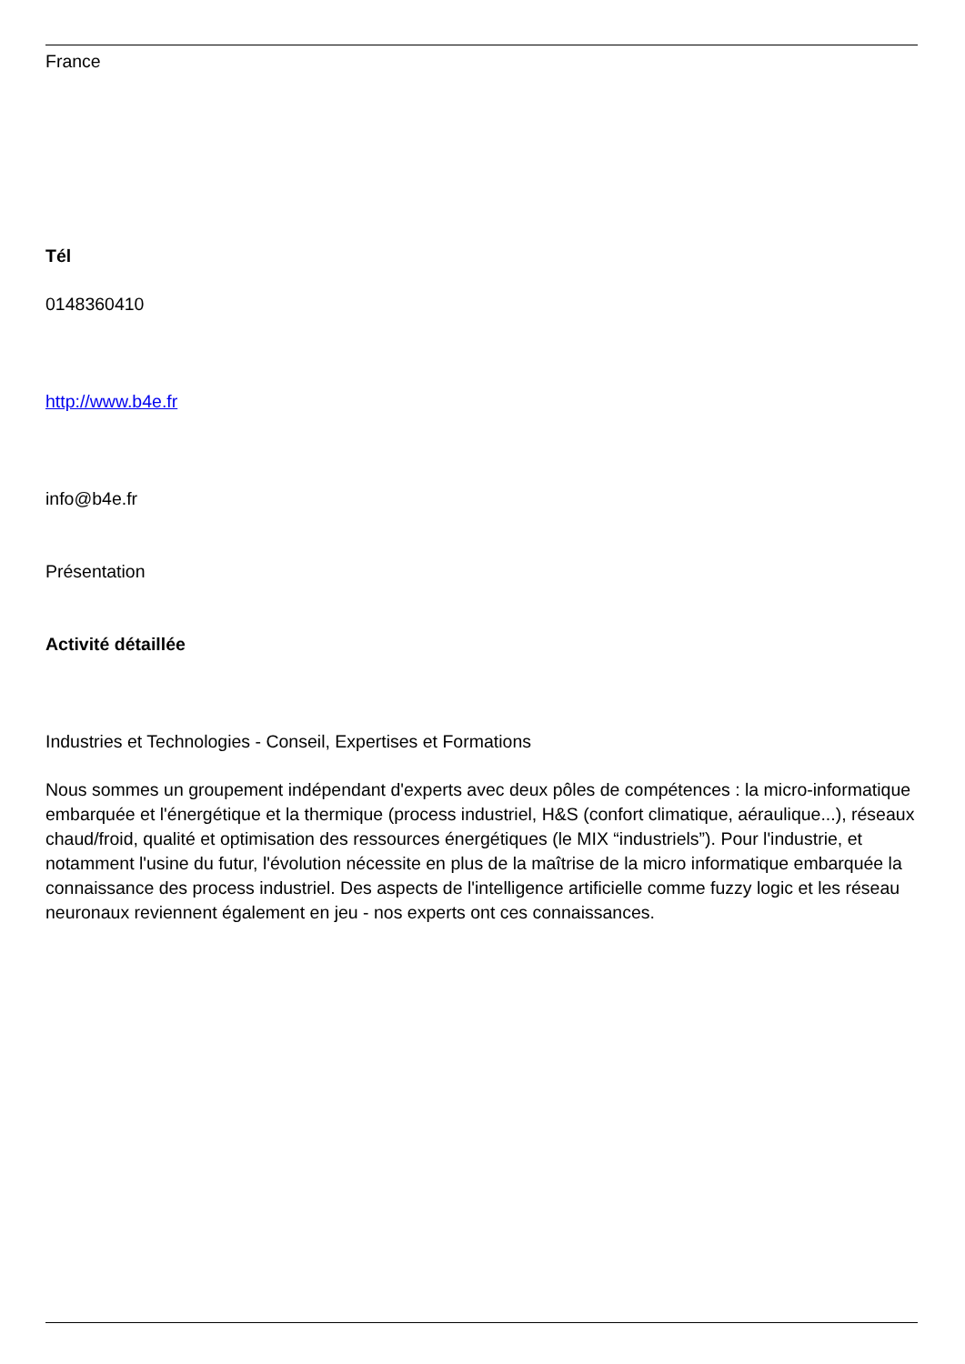France
Tél
0148360410
http://www.b4e.fr
info@b4e.fr
Présentation
Activité détaillée
Industries et Technologies - Conseil, Expertises et Formations
Nous sommes un groupement indépendant d'experts avec deux pôles de compétences : la micro-informatique embarquée et l'énergétique et la thermique (process industriel, H&S (confort climatique, aéraulique...), réseaux chaud/froid, qualité et optimisation des ressources énergétiques (le MIX “industriels”). Pour l'industrie, et notamment l'usine du futur, l'évolution nécessite en plus de la maîtrise de la micro informatique embarquée la connaissance des process industriel. Des aspects de l'intelligence artificielle comme fuzzy logic et les réseau neuronaux reviennent également en jeu - nos experts ont ces connaissances.